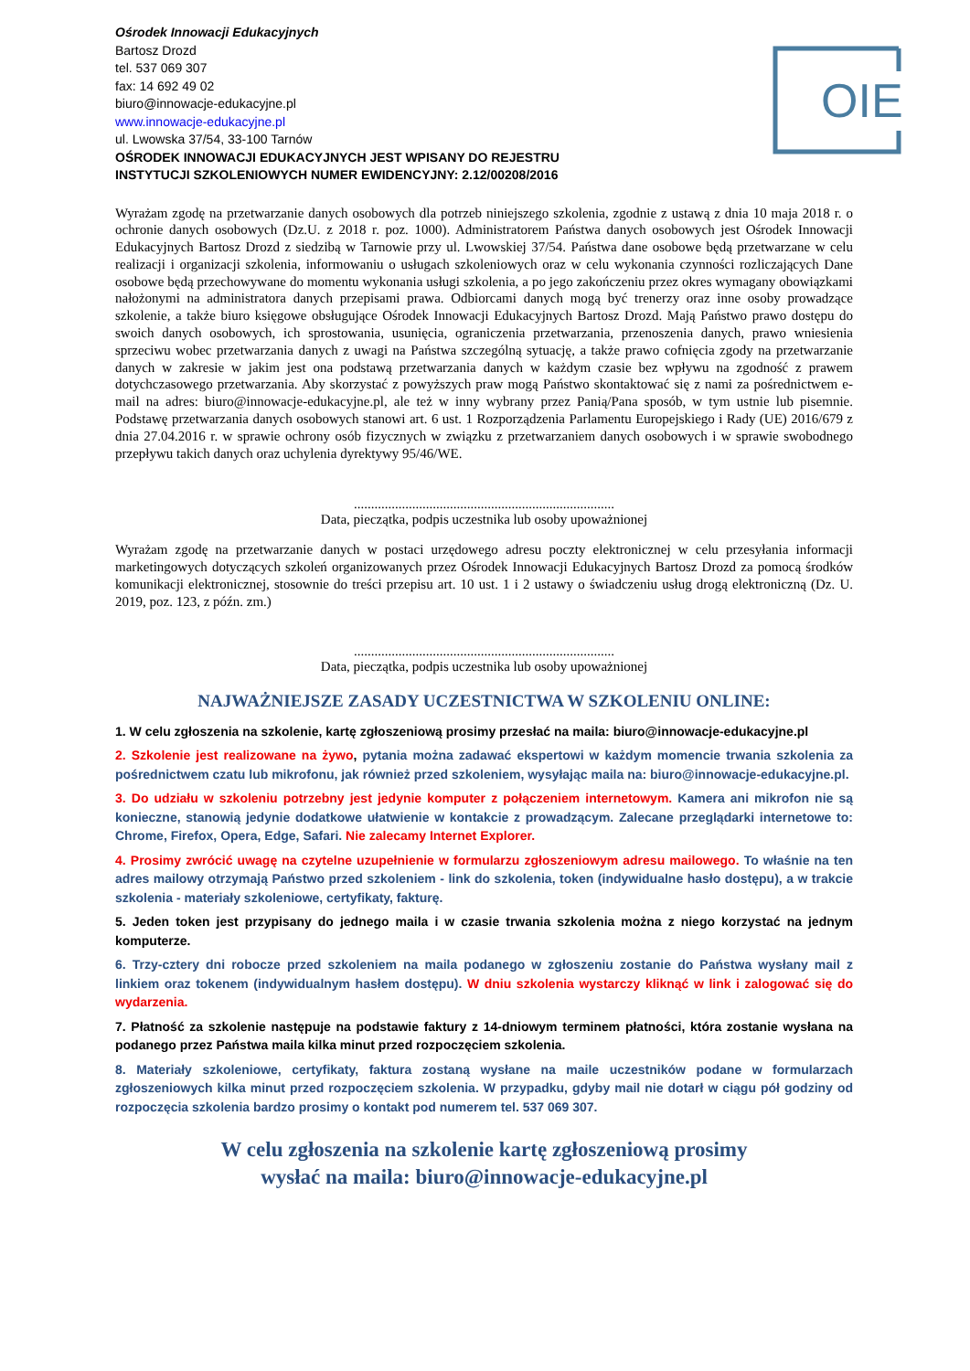Ośrodek Innowacji Edukacyjnych
Bartosz Drozd
tel. 537 069 307
fax: 14 692 49 02
biuro@innowacje-edukacyjne.pl
www.innowacje-edukacyjne.pl
ul. Lwowska 37/54, 33-100 Tarnów
OŚRODEK INNOWACJI EDUKACYJNYCH JEST WPISANY DO REJESTRU
INSTYTUCJI SZKOLENIOWYCH NUMER EWIDENCYJNY: 2.12/00208/2016
OIE
Wyrażam zgodę na przetwarzanie danych osobowych dla potrzeb niniejszego szkolenia, zgodnie z ustawą z dnia 10 maja 2018 r. o ochronie danych osobowych (Dz.U. z 2018 r. poz. 1000). Administratorem Państwa danych osobowych jest Ośrodek Innowacji Edukacyjnych Bartosz Drozd z siedzibą w Tarnowie przy ul. Lwowskiej 37/54. Państwa dane osobowe będą przetwarzane w celu realizacji i organizacji szkolenia, informowaniu o usługach szkoleniowych oraz w celu wykonania czynności rozliczających Dane osobowe będą przechowywane do momentu wykonania usługi szkolenia, a po jego zakończeniu przez okres wymagany obowiązkami nałożonymi na administratora danych przepisami prawa. Odbiorcami danych mogą być trenerzy oraz inne osoby prowadzące szkolenie, a także biuro księgowe obsługujące Ośrodek Innowacji Edukacyjnych Bartosz Drozd. Mają Państwo prawo dostępu do swoich danych osobowych, ich sprostowania, usunięcia, ograniczenia przetwarzania, przenoszenia danych, prawo wniesienia sprzeciwu wobec przetwarzania danych z uwagi na Państwa szczególną sytuację, a także prawo cofnięcia zgody na przetwarzanie danych w zakresie w jakim jest ona podstawą przetwarzania danych w każdym czasie bez wpływu na zgodność z prawem dotychczasowego przetwarzania. Aby skorzystać z powyższych praw mogą Państwo skontaktować się z nami za pośrednictwem e-mail na adres: biuro@innowacje-edukacyjne.pl, ale też w inny wybrany przez Panią/Pana sposób, w tym ustnie lub pisemnie. Podstawę przetwarzania danych osobowych stanowi art. 6 ust. 1 Rozporządzenia Parlamentu Europejskiego i Rady (UE) 2016/679 z dnia 27.04.2016 r. w sprawie ochrony osób fizycznych w związku z przetwarzaniem danych osobowych i w sprawie swobodnego przepływu takich danych oraz uchylenia dyrektywy 95/46/WE.
............................................................................
Data, pieczątka, podpis uczestnika lub osoby upoważnionej
Wyrażam zgodę na przetwarzanie danych w postaci urzędowego adresu poczty elektronicznej w celu przesyłania informacji marketingowych dotyczących szkoleń organizowanych przez Ośrodek Innowacji Edukacyjnych Bartosz Drozd za pomocą środków komunikacji elektronicznej, stosownie do treści przepisu art. 10 ust. 1 i 2 ustawy o świadczeniu usług drogą elektroniczną (Dz. U. 2019, poz. 123, z późn. zm.)
............................................................................
Data, pieczątka, podpis uczestnika lub osoby upoważnionej
NAJWAŻNIEJSZE ZASADY UCZESTNICTWA W SZKOLENIU ONLINE:
1. W celu zgłoszenia na szkolenie, kartę zgłoszeniową prosimy przesłać na maila: biuro@innowacje-edukacyjne.pl
2. Szkolenie jest realizowane na żywo, pytania można zadawać ekspertowi w każdym momencie trwania szkolenia za pośrednictwem czatu lub mikrofonu, jak również przed szkoleniem, wysyłając maila na: biuro@innowacje-edukacyjne.pl.
3. Do udziału w szkoleniu potrzebny jest jedynie komputer z połączeniem internetowym. Kamera ani mikrofon nie są konieczne, stanowią jedynie dodatkowe ułatwienie w kontakcie z prowadzącym. Zalecane przeglądarki internetowe to: Chrome, Firefox, Opera, Edge, Safari. Nie zalecamy Internet Explorer.
4. Prosimy zwrócić uwagę na czytelne uzupełnienie w formularzu zgłoszeniowym adresu mailowego. To właśnie na ten adres mailowy otrzymają Państwo przed szkoleniem - link do szkolenia, token (indywidualne hasło dostępu), a w trakcie szkolenia - materiały szkoleniowe, certyfikaty, fakturę.
5. Jeden token jest przypisany do jednego maila i w czasie trwania szkolenia można z niego korzystać na jednym komputerze.
6. Trzy-cztery dni robocze przed szkoleniem na maila podanego w zgłoszeniu zostanie do Państwa wysłany mail z linkiem oraz tokenem (indywidualnym hasłem dostępu). W dniu szkolenia wystarczy kliknąć w link i zalogować się do wydarzenia.
7. Płatność za szkolenie następuje na podstawie faktury z 14-dniowym terminem płatności, która zostanie wysłana na podanego przez Państwa maila kilka minut przed rozpoczęciem szkolenia.
8. Materiały szkoleniowe, certyfikaty, faktura zostaną wysłane na maile uczestników podane w formularzach zgłoszeniowych kilka minut przed rozpoczęciem szkolenia. W przypadku, gdyby mail nie dotarł w ciągu pół godziny od rozpoczęcia szkolenia bardzo prosimy o kontakt pod numerem tel. 537 069 307.
W celu zgłoszenia na szkolenie kartę zgłoszeniową prosimy
wysłać na maila: biuro@innowacje-edukacyjne.pl